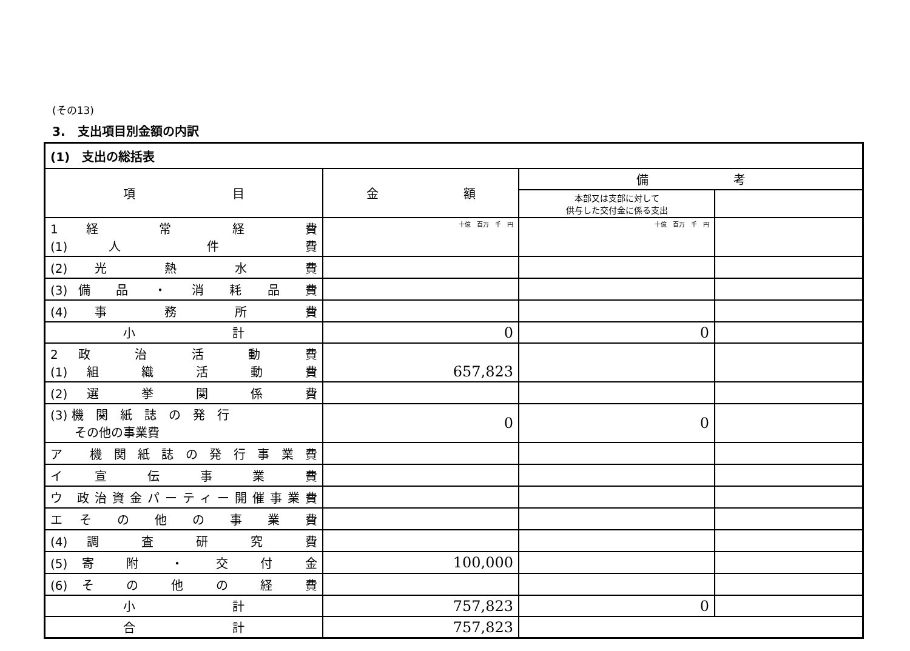(その13)
3.　支出項目別金額の内訳
| (1) 支出の総括表 | | | |
| --- | --- | --- | --- |
| 項 目 | 金 額 | 備 考 | |
| | | 本部又は支部に対して 供与した交付金に係る支出 | |
| 1 経 常 経 費 (1) 人 件 費 | 十億 百万 千 円 | 十億 百万 千 円 | |
| (2) 光 熱 水 費 | | | |
| (3) 備 品 ・ 消 耗 品 費 | | | |
| (4) 事 務 所 費 | | | |
| 小 計 | 0 | 0 | |
| 2 政 治 活 動 費 (1) 組 織 活 動 費 | 657,823 | | |
| (2) 選 挙 関 係 費 | | | |
| (3) 機 関 紙 誌 の 発 行 その他の事業費 | 0 | 0 | |
| ア 機関紙誌の発行事業費 | | | |
| イ 宣 伝 事 業 費 | | | |
| ウ 政治資金パーティー開催事業費 | | | |
| エ そ の 他 の 事 業 費 | | | |
| (4) 調 査 研 究 費 | | | |
| (5) 寄 附 ・ 交 付 金 | 100,000 | | |
| (6) そ の 他 の 経 費 | | | |
| 小 計 | 757,823 | 0 | |
| 合 計 | 757,823 | | |